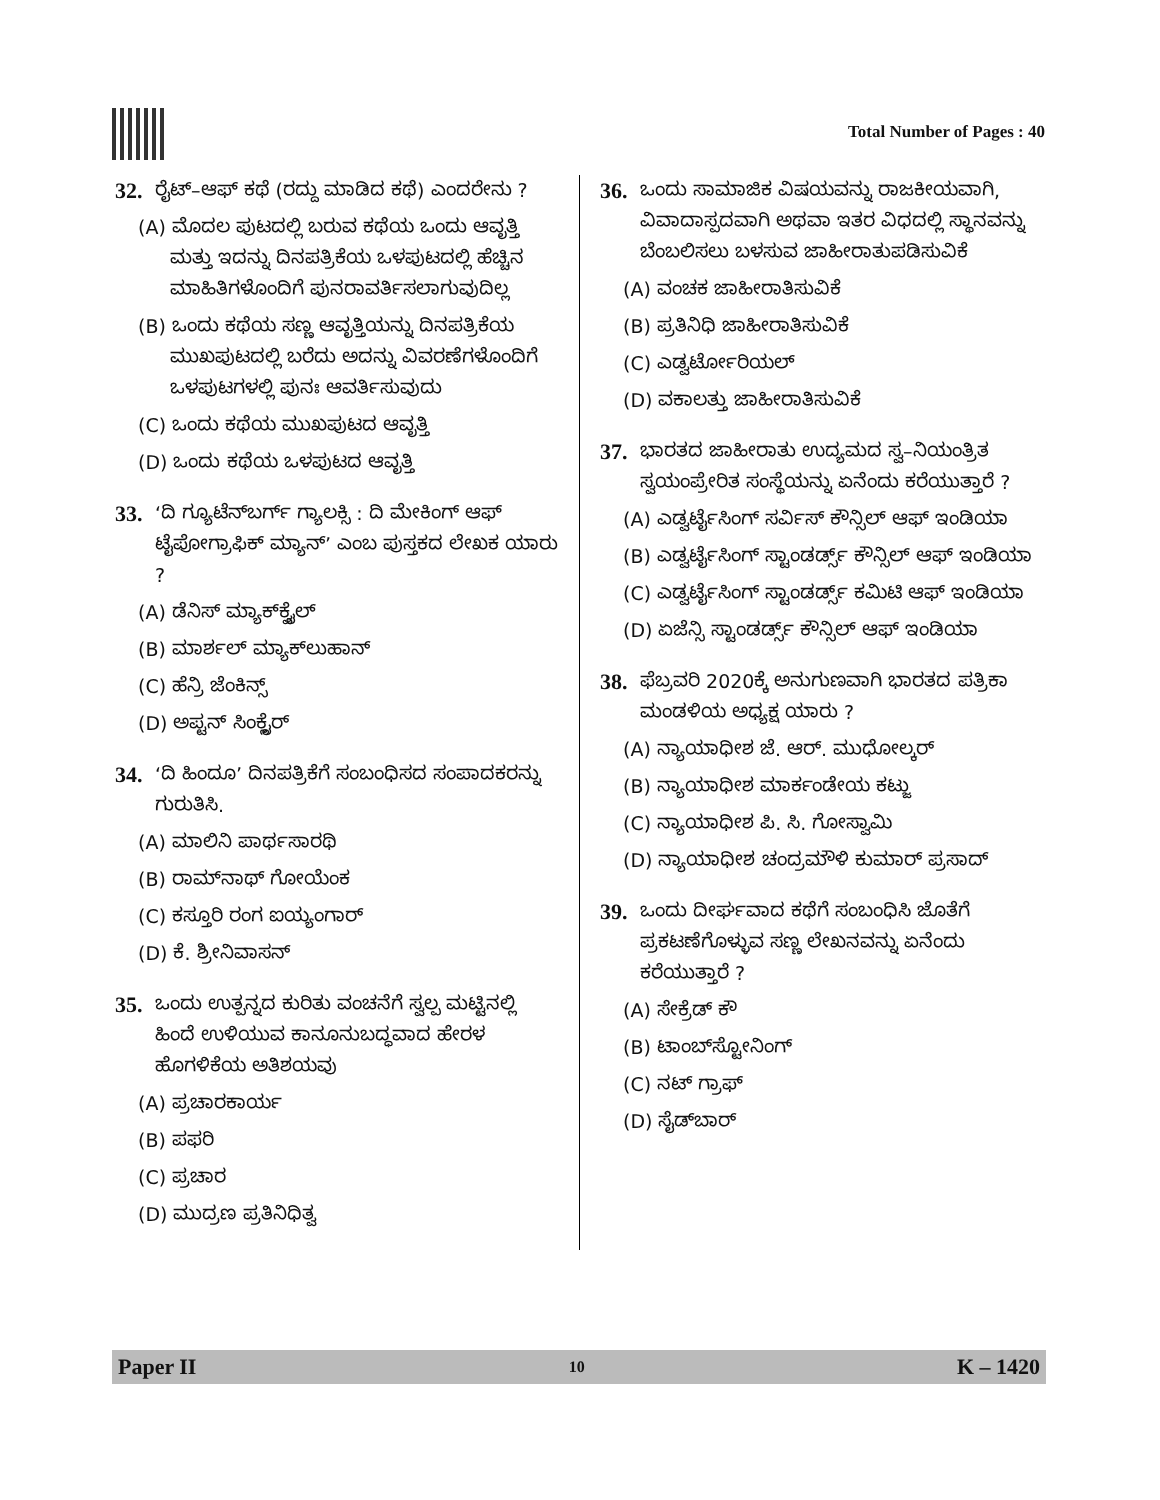Total Number of Pages : 40
32. ರೈಟ್–ಆಫ್ ಕಥೆ (ರದ್ದು ಮಾಡಿದ ಕಥೆ) ಎಂದರೇನು ?
(A) ಮೊದಲ ಪುಟದಲ್ಲಿ ಬರುವ ಕಥೆಯ ಒಂದು ಆವೃತ್ತಿ ಮತ್ತು ಇದನ್ನು ದಿನಪತ್ರಿಕೆಯ ಒಳಪುಟದಲ್ಲಿ ಹೆಚ್ಚಿನ ಮಾಹಿತಿಗಳೊಂದಿಗೆ ಪುನರಾವರ್ತಿಸಲಾಗುವುದಿಲ್ಲ
(B) ಒಂದು ಕಥೆಯ ಸಣ್ಣ ಆವೃತ್ತಿಯನ್ನು ದಿನಪತ್ರಿಕೆಯ ಮುಖಪುಟದಲ್ಲಿ ಬರೆದು ಅದನ್ನು ವಿವರಣೆಗಳೊಂದಿಗೆ ಒಳಪುಟಗಳಲ್ಲಿ ಪುನಃ ಆವರ್ತಿಸುವುದು
(C) ಒಂದು ಕಥೆಯ ಮುಖಪುಟದ ಆವೃತ್ತಿ
(D) ಒಂದು ಕಥೆಯ ಒಳಪುಟದ ಆವೃತ್ತಿ
33. ‘ದಿ ಗ್ಯೂಟೆನ್‌ಬರ್ಗ್ ಗ್ಯಾಲಕ್ಸಿ : ದಿ ಮೇಕಿಂಗ್ ಆಫ್ ಟೈಪೋಗ್ರಾಫಿಕ್ ಮ್ಯಾನ್’ ಎಂಬ ಪುಸ್ತಕದ ಲೇಖಕ ಯಾರು ?
(A) ಡೆನಿಸ್ ಮ್ಯಾಕ್‌ಕ್ವೈಲ್
(B) ಮಾರ್ಶಲ್ ಮ್ಯಾಕ್‌ಲುಹಾನ್
(C) ಹೆನ್ರಿ ಜೆಂಕಿನ್ಸ್
(D) ಅಪ್ಟನ್ ಸಿಂಕ್ಲೈರ್
34. ‘ದಿ ಹಿಂದೂ’ ದಿನಪತ್ರಿಕೆಗೆ ಸಂಬಂಧಿಸದ ಸಂಪಾದಕರನ್ನು ಗುರುತಿಸಿ.
(A) ಮಾಲಿನಿ ಪಾರ್ಥಸಾರಥಿ
(B) ರಾಮ್‌ನಾಥ್ ಗೋಯೆಂಕ
(C) ಕಸ್ತೂರಿ ರಂಗ ಐಯ್ಯಂಗಾರ್
(D) ಕೆ. ಶ್ರೀನಿವಾಸನ್
35. ಒಂದು ಉತ್ಪನ್ನದ ಕುರಿತು ವಂಚನೆಗೆ ಸ್ವಲ್ಪ ಮಟ್ಟಿನಲ್ಲಿ ಹಿಂದೆ ಉಳಿಯುವ ಕಾನೂನುಬದ್ಧವಾದ ಹೇರಳ ಹೊಗಳಿಕೆಯ ಅತಿಶಯವು
(A) ಪ್ರಚಾರಕಾರ್ಯ
(B) ಪಫರಿ
(C) ಪ್ರಚಾರ
(D) ಮುದ್ರಣ ಪ್ರತಿನಿಧಿತ್ವ
36. ಒಂದು ಸಾಮಾಜಿಕ ವಿಷಯವನ್ನು ರಾಜಕೀಯವಾಗಿ, ವಿವಾದಾಸ್ಪದವಾಗಿ ಅಥವಾ ಇತರ ವಿಧದಲ್ಲಿ ಸ್ಥಾನವನ್ನು ಬೆಂಬಲಿಸಲು ಬಳಸುವ ಜಾಹೀರಾತುಪಡಿಸುವಿಕೆ
(A) ವಂಚಕ ಜಾಹೀರಾತಿಸುವಿಕೆ
(B) ಪ್ರತಿನಿಧಿ ಜಾಹೀರಾತಿಸುವಿಕೆ
(C) ಎಡ್ವರ್ಟೋರಿಯಲ್
(D) ವಕಾಲತ್ತು ಜಾಹೀರಾತಿಸುವಿಕೆ
37. ಭಾರತದ ಜಾಹೀರಾತು ಉದ್ಯಮದ ಸ್ವ–ನಿಯಂತ್ರಿತ ಸ್ವಯಂಪ್ರೇರಿತ ಸಂಸ್ಥೆಯನ್ನು ಏನೆಂದು ಕರೆಯುತ್ತಾರೆ ?
(A) ಎಡ್ವರ್ಟೈಸಿಂಗ್ ಸರ್ವಿಸ್ ಕೌನ್ಸಿಲ್ ಆಫ್ ಇಂಡಿಯಾ
(B) ಎಡ್ವರ್ಟೈಸಿಂಗ್ ಸ್ಟಾಂಡರ್ಡ್ಸ್ ಕೌನ್ಸಿಲ್ ಆಫ್ ಇಂಡಿಯಾ
(C) ಎಡ್ವರ್ಟೈಸಿಂಗ್ ಸ್ಟಾಂಡರ್ಡ್ಸ್ ಕಮಿಟಿ ಆಫ್ ಇಂಡಿಯಾ
(D) ಏಜೆನ್ಸಿ ಸ್ಟಾಂಡರ್ಡ್ಸ್ ಕೌನ್ಸಿಲ್ ಆಫ್ ಇಂಡಿಯಾ
38. ಫೆಬ್ರವರಿ 2020ಕ್ಕೆ ಅನುಗುಣವಾಗಿ ಭಾರತದ ಪತ್ರಿಕಾ ಮಂಡಳಿಯ ಅಧ್ಯಕ್ಷ ಯಾರು ?
(A) ನ್ಯಾಯಾಧೀಶ ಜೆ. ಆರ್. ಮುಧೋಲ್ಕರ್
(B) ನ್ಯಾಯಾಧೀಶ ಮಾರ್ಕಂಡೇಯ ಕಟ್ಜು
(C) ನ್ಯಾಯಾಧೀಶ ಪಿ. ಸಿ. ಗೋಸ್ವಾಮಿ
(D) ನ್ಯಾಯಾಧೀಶ ಚಂದ್ರಮೌಳಿ ಕುಮಾರ್ ಪ್ರಸಾದ್
39. ಒಂದು ದೀರ್ಘವಾದ ಕಥೆಗೆ ಸಂಬಂಧಿಸಿ ಜೊತೆಗೆ ಪ್ರಕಟಣೆಗೊಳ್ಳುವ ಸಣ್ಣ ಲೇಖನವನ್ನು ಏನೆಂದು ಕರೆಯುತ್ತಾರೆ ?
(A) ಸೇಕ್ರೆಡ್ ಕೌ
(B) ಟಾಂಬ್‌ಸ್ಟೋನಿಂಗ್
(C) ನಟ್ ಗ್ರಾಫ್
(D) ಸೈಡ್‌ಬಾರ್
Paper II 10 K – 1420